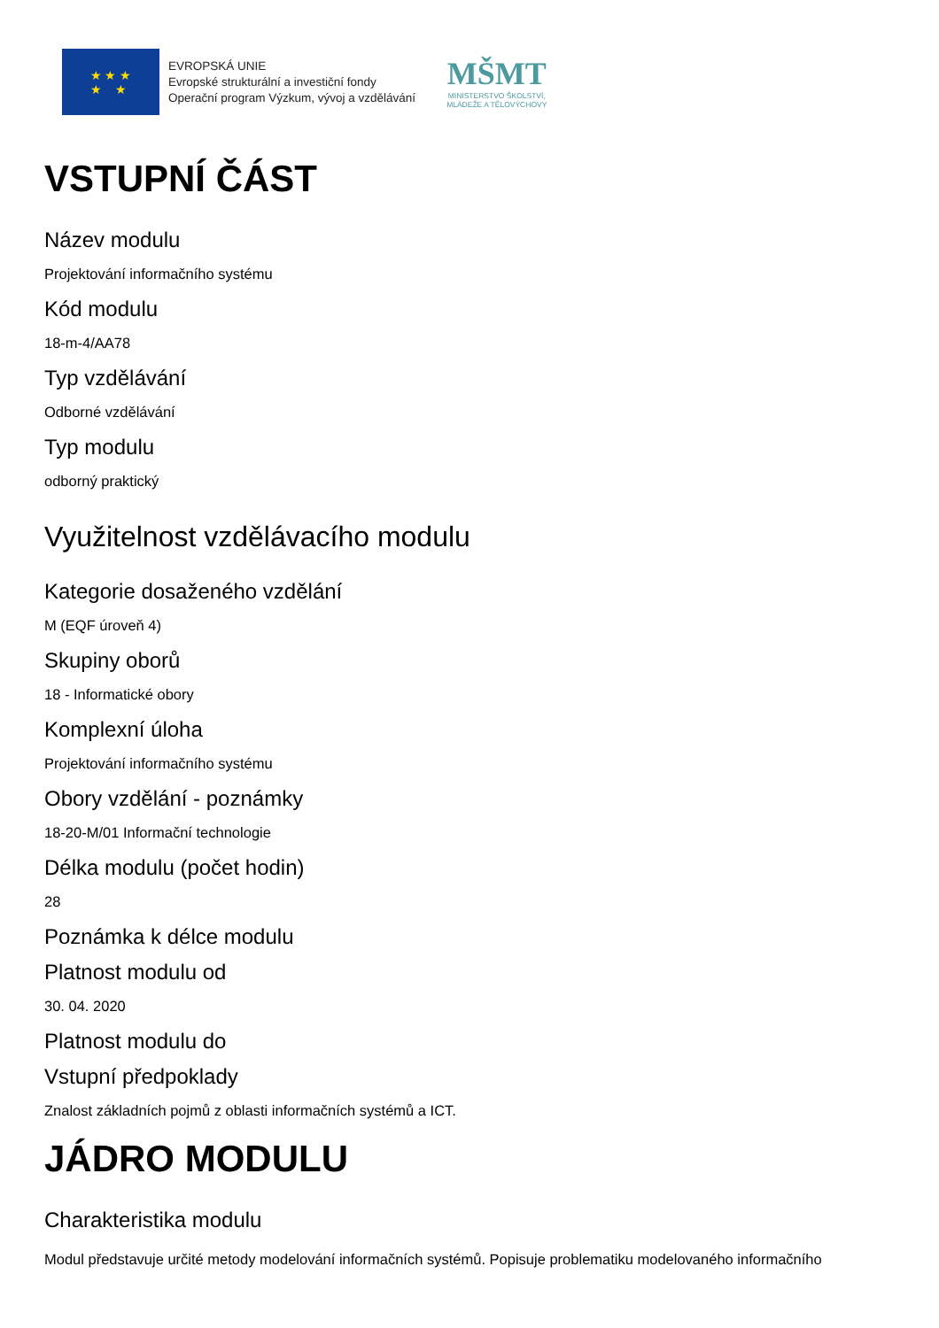★ ★ ★
★ ★
EVROPSKÁ UNIE
Evropské strukturální a investiční fondy
Operační program Výzkum, vývoj a vzdělávání
MŠMT
MINISTERSTVO ŠKOLSTVÍ,
MLÁDEŽE A TĚLOVÝCHOVY
VSTUPNÍ ČÁST
Název modulu
Projektování informačního systému
Kód modulu
18-m-4/AA78
Typ vzdělávání
Odborné vzdělávání
Typ modulu
odborný praktický
Využitelnost vzdělávacího modulu
Kategorie dosaženého vzdělání
M (EQF úroveň 4)
Skupiny oborů
18 - Informatické obory
Komplexní úloha
Projektování informačního systému
Obory vzdělání - poznámky
18-20-M/01 Informační technologie
Délka modulu (počet hodin)
28
Poznámka k délce modulu
Platnost modulu od
30. 04. 2020
Platnost modulu do
Vstupní předpoklady
Znalost základních pojmů z oblasti informačních systémů a ICT.
JÁDRO MODULU
Charakteristika modulu
Modul představuje určité metody modelování informačních systémů. Popisuje problematiku modelovaného informačního